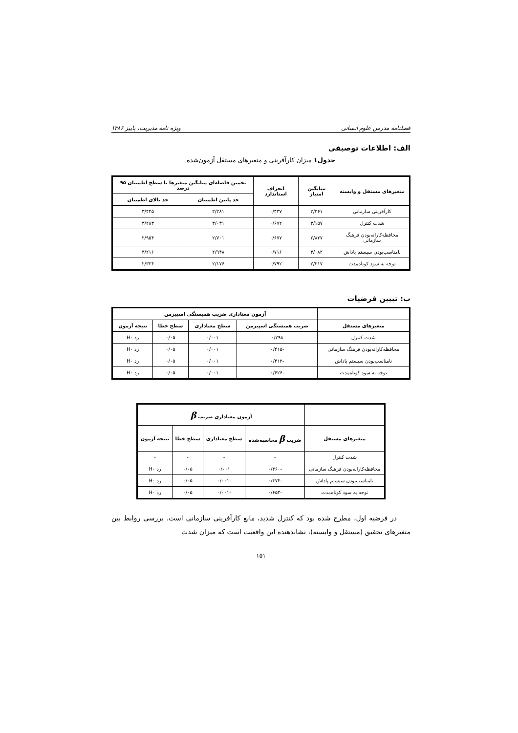فصلنامه مدرس علوم انسانی ویژه نامه مدیریت، پاییز ۱۳۸۶
الف: اطلاعات توصیفی
جدول۱ میزان کارآفرینی و متغیرهای مستقل آزمون‌شده
| متغیرهای مستقل و وابسته | میانگین امتیاز | انحراف استاندارد | تخمین فاصله‌ای میانگین متغیرها با سطح اطمینان ۹۵ درصد | |
| --- | --- | --- | --- | --- |
| | | | حد پایین اطمینان | حد بالای اطمینان |
| کارآفرینی سازمانی | ۳/۳۶۱ | ۰/۴۳۷ | ۳/۲۸۱ | ۳/۴۴۵ |
| شدت کنترل | ۳/۱۵۷ | ۰/۶۷۲ | ۳/۰۳۱ | ۳/۲۸۳ |
| محافظه‌کارانه‌بودن فرهنگ سازمانی | ۲/۸۲۷ | ۰/۶۷۷ | ۲/۷۰۱ | ۲/۹۵۴ |
| نامناسب‌بودن سیستم پاداش | ۳/۰۸۲ | ۰/۷۱۶ | ۲/۹۴۸ | ۳/۲۱۶ |
| توجه به سود کوتاه‌مدت | ۲/۲۱۷ | ۰/۷۹۲ | ۲/۱۷۶ | ۲/۳۲۴ |
ب: تبیین فرضیات
| | آزمون معناداری ضریب همبستگی اسپیرمن | | | |
| --- | --- | --- | --- | --- |
| متغیرهای مستقل | ضریب همبستگی اسپیرمن | سطح معناداری | سطح خطا | نتیجه آزمون |
| شدت کنترل | ۰/۲۹۸ | ۰/۰۰۱ | ۰/۰۵ | رد H۰ |
| محافظه‌کارانه‌بودن فرهنگ سازمانی | -۰/۴۱۵ | ۰/۰۰۱ | ۰/۰۵ | رد H۰ |
| نامناسب‌بودن سیستم پاداش | -۰/۴۱۲ | ۰/۰۰۱ | ۰/۰۵ | رد H۰ |
| توجه به سود کوتاه‌مدت | -۰/۶۲۶ | ۰/۰۰۱ | ۰/۰۵ | رد H۰ |
| | آزمون معناداری ضریب β | | | |
| --- | --- | --- | --- | --- |
| متغیرهای مستقل | ضریب β محاسبه‌شده | سطح معناداری | سطح خطا | نتیجه آزمون |
| شدت کنترل | - | - | - | - |
| محافظه‌کارانه‌بودن فرهنگ سازمانی | -۰/۴۶۰ | ۰/۰۰۱ | ۰/۰۵ | رد H۰ |
| نامناسب‌بودن سیستم پاداش | -۰/۴۷۴ | -۰/۰۰۱ | ۰/۰۵ | رد H۰ |
| توجه به سود کوتاه‌مدت | -۰/۶۵۳ | -۰/۰۰۱ | ۰/۰۵ | رد H۰ |
در فرضیه اول، مطرح شده بود که کنترل شدید، مانع کارآفرینی سازمانی است. بررسی روابط بین متغیرهای تحقیق (مستقل و وابسته)، نشاندهنده این واقعیت است که میزان شدت
۱۵۱